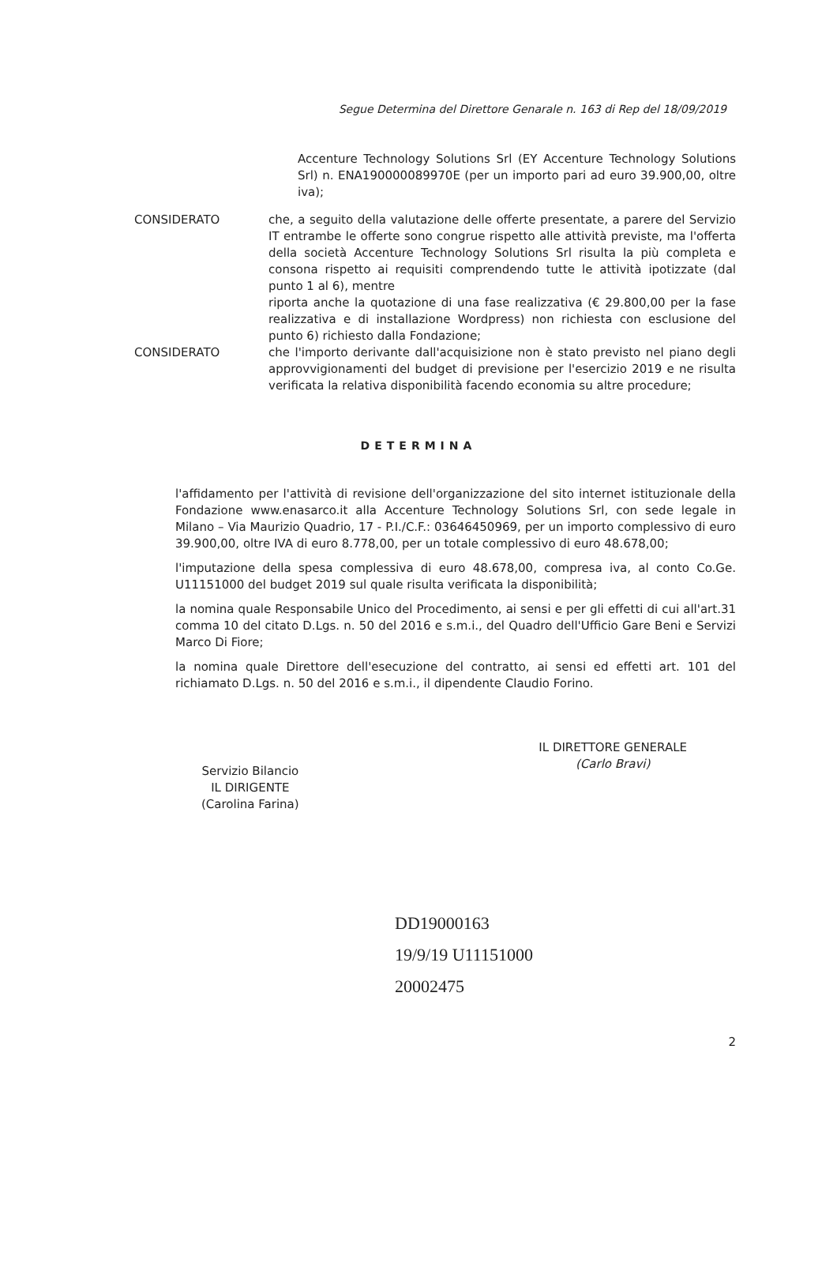Segue Determina del Direttore Genarale n. 163 di Rep del 18/09/2019
Accenture Technology Solutions Srl (EY Accenture Technology Solutions Srl) n. ENA190000089970E (per un importo pari ad euro 39.900,00, oltre iva);
CONSIDERATO che, a seguito della valutazione delle offerte presentate, a parere del Servizio IT entrambe le offerte sono congrue rispetto alle attività previste, ma l'offerta della società Accenture Technology Solutions Srl risulta la più completa e consona rispetto ai requisiti comprendendo tutte le attività ipotizzate (dal punto 1 al 6), mentre
riporta anche la quotazione di una fase realizzativa (€ 29.800,00 per la fase realizzativa e di installazione Wordpress) non richiesta con esclusione del punto 6) richiesto dalla Fondazione;
CONSIDERATO che l'importo derivante dall'acquisizione non è stato previsto nel piano degli approvvigionamenti del budget di previsione per l'esercizio 2019 e ne risulta verificata la relativa disponibilità facendo economia su altre procedure;
DETERMINA
l'affidamento per l'attività di revisione dell'organizzazione del sito internet istituzionale della Fondazione www.enasarco.it alla Accenture Technology Solutions Srl, con sede legale in Milano – Via Maurizio Quadrio, 17 - P.I./C.F.: 03646450969, per un importo complessivo di euro 39.900,00, oltre IVA di euro 8.778,00, per un totale complessivo di euro 48.678,00;
l'imputazione della spesa complessiva di euro 48.678,00, compresa iva, al conto Co.Ge. U11151000 del budget 2019 sul quale risulta verificata la disponibilità;
la nomina quale Responsabile Unico del Procedimento, ai sensi e per gli effetti di cui all'art.31 comma 10 del citato D.Lgs. n. 50 del 2016 e s.m.i., del Quadro dell'Ufficio Gare Beni e Servizi Marco Di Fiore;
la nomina quale Direttore dell'esecuzione del contratto, ai sensi ed effetti art. 101 del richiamato D.Lgs. n. 50 del 2016 e s.m.i., il dipendente Claudio Forino.
Servizio Bilancio
IL DIRIGENTE
(Carolina Farina)
IL DIRETTORE GENERALE
(Carlo Bravi)
DD19000163
19/9/19 U11151000
20002475
2